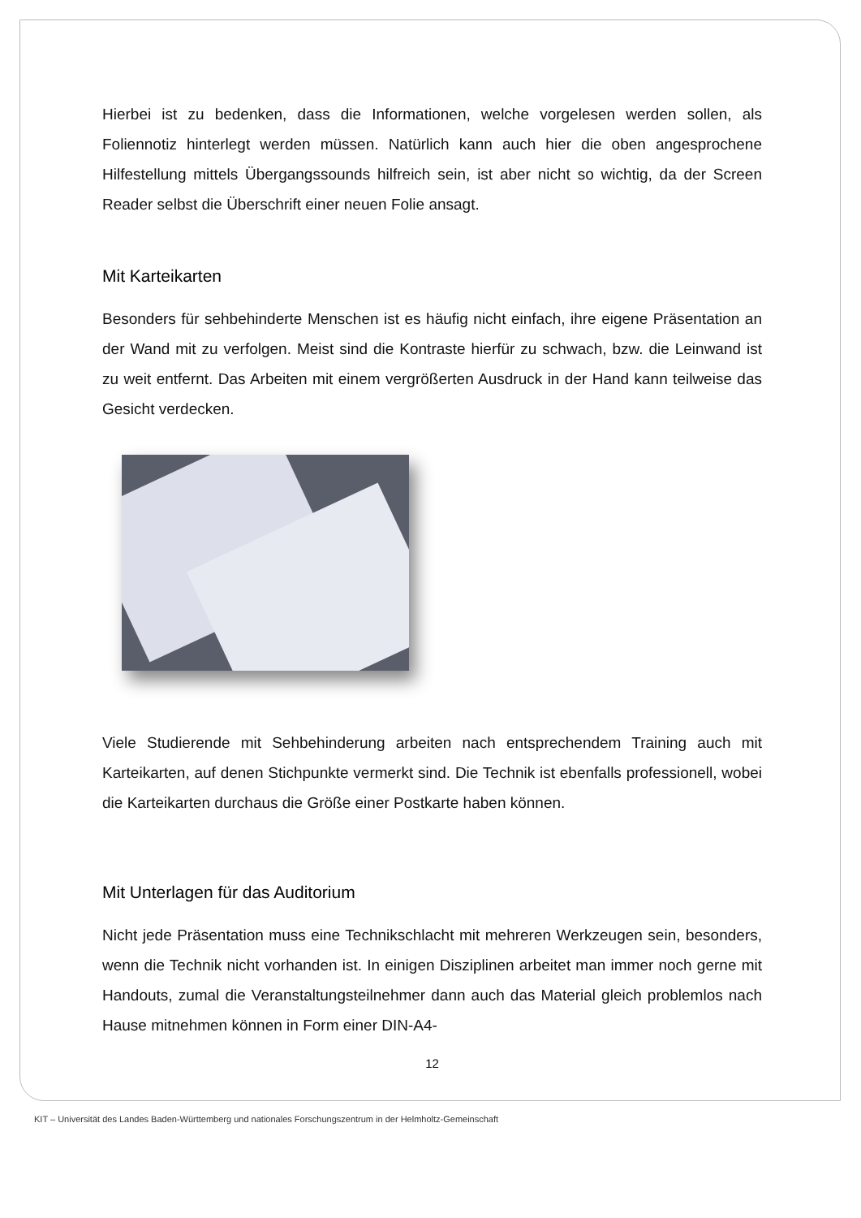Hierbei ist zu bedenken, dass die Informationen, welche vorgelesen werden sollen, als Foliennotiz hinterlegt werden müssen. Natürlich kann auch hier die oben angesprochene Hilfestellung mittels Übergangssounds hilfreich sein, ist aber nicht so wichtig, da der Screen Reader selbst die Überschrift einer neuen Folie ansagt.
Mit Karteikarten
Besonders für sehbehinderte Menschen ist es häufig nicht einfach, ihre eigene Präsentation an der Wand mit zu verfolgen. Meist sind die Kontraste hierfür zu schwach, bzw. die Leinwand ist zu weit entfernt. Das Arbeiten mit einem vergrößerten Ausdruck in der Hand kann teilweise das Gesicht verdecken.
Viele Studierende mit Sehbehinderung arbeiten nach entsprechendem Training auch mit Karteikarten, auf denen Stichpunkte vermerkt sind. Die Technik ist ebenfalls professionell, wobei die Karteikarten durchaus die Größe einer Postkarte haben können.
Mit Unterlagen für das Auditorium
Nicht jede Präsentation muss eine Technikschlacht mit mehreren Werkzeugen sein, besonders, wenn die Technik nicht vorhanden ist. In einigen Disziplinen arbeitet man immer noch gerne mit Handouts, zumal die Veranstaltungsteilnehmer dann auch das Material gleich problemlos nach Hause mitnehmen können in Form einer DIN-A4-
12
KIT – Universität des Landes Baden-Württemberg und nationales Forschungszentrum in der Helmholtz-Gemeinschaft